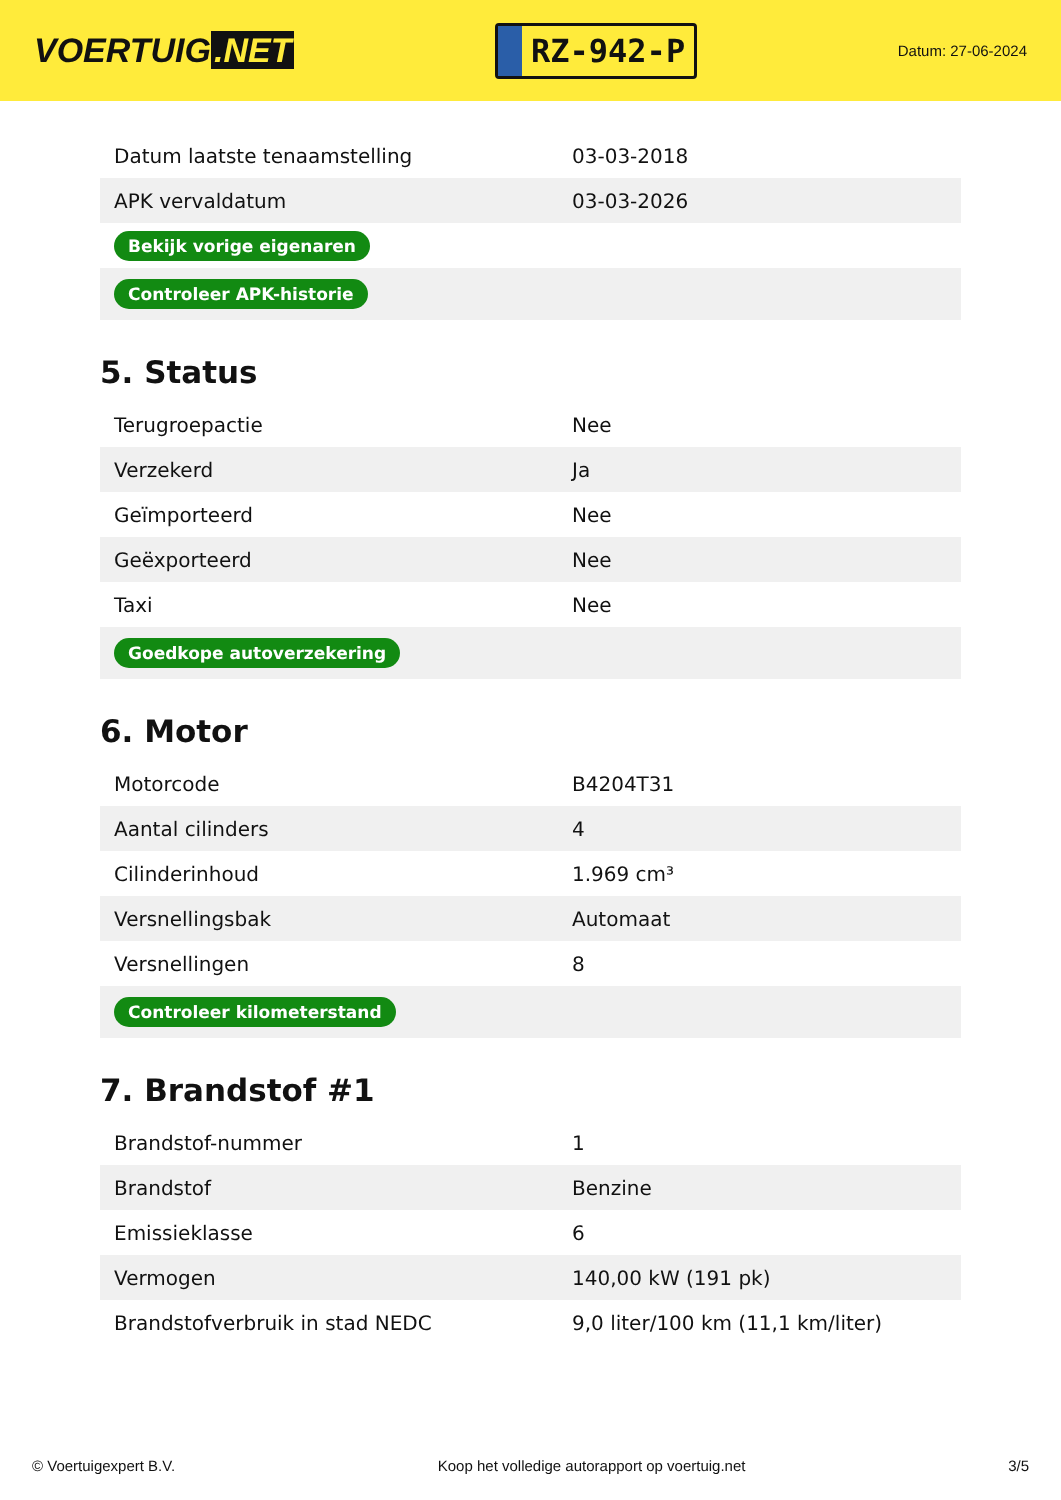VOERTUIG.NET
RZ-942-P
Datum: 27-06-2024
| Datum laatste tenaamstelling | 03-03-2018 |
| APK vervaldatum | 03-03-2026 |
| Bekijk vorige eigenaren | |
| Controleer APK-historie | |
5. Status
| Terugroepactie | Nee |
| Verzekerd | Ja |
| Geïmporteerd | Nee |
| Geëxporteerd | Nee |
| Taxi | Nee |
| Goedkope autoverzekering | |
6. Motor
| Motorcode | B4204T31 |
| Aantal cilinders | 4 |
| Cilinderinhoud | 1.969 cm³ |
| Versnellingsbak | Automaat |
| Versnellingen | 8 |
| Controleer kilometerstand | |
7. Brandstof #1
| Brandstof-nummer | 1 |
| Brandstof | Benzine |
| Emissieklasse | 6 |
| Vermogen | 140,00 kW (191 pk) |
| Brandstofverbruik in stad NEDC | 9,0 liter/100 km (11,1 km/liter) |
© Voertuigexpert B.V. Koop het volledige autorapport op voertuig.net 3/5